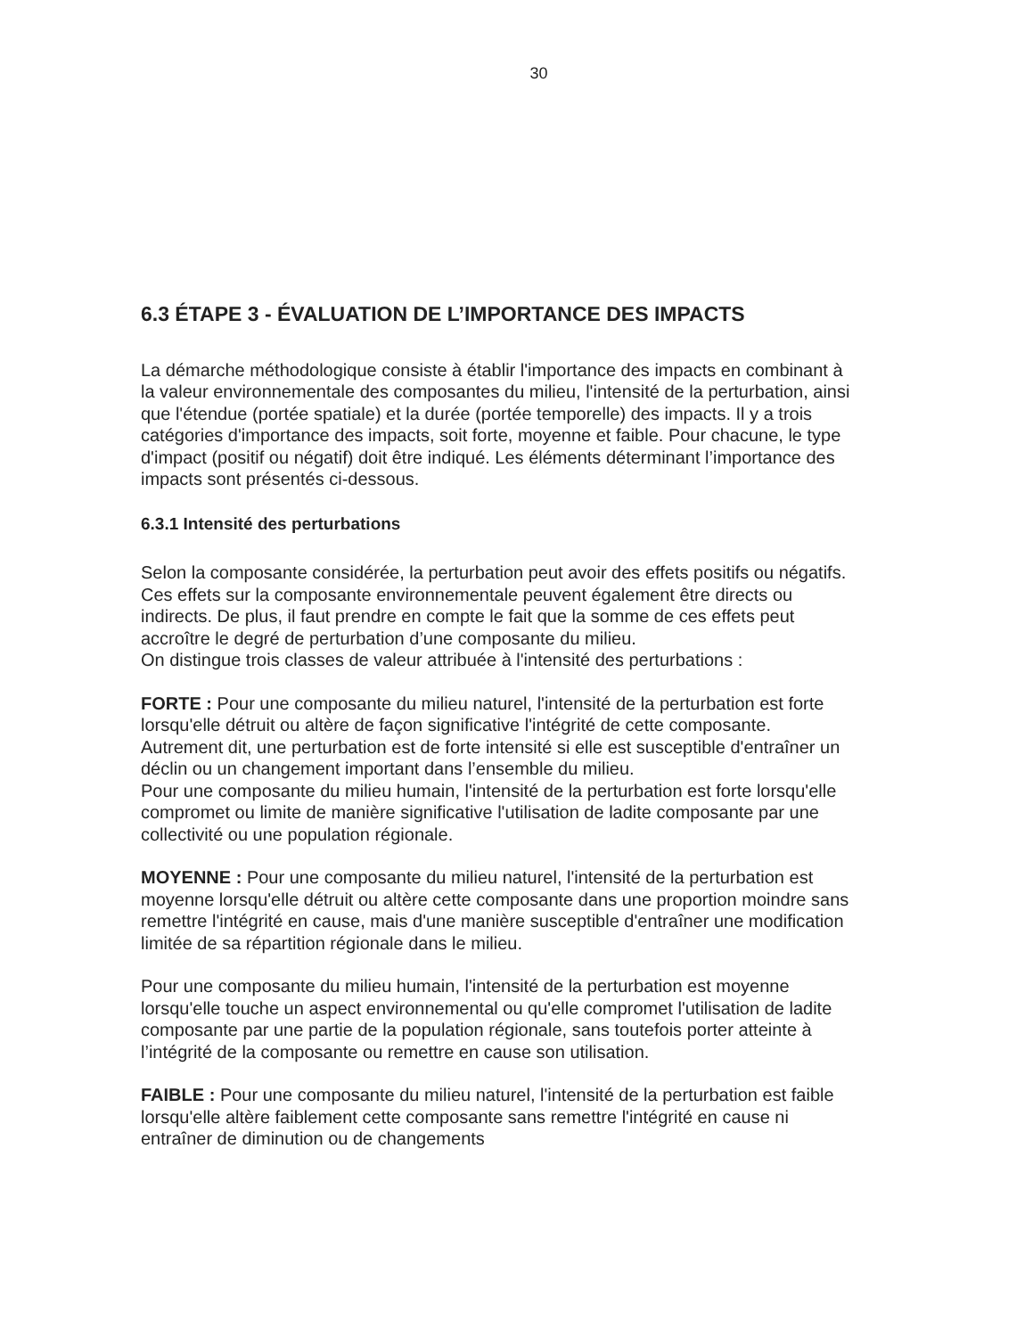30
6.3 ÉTAPE 3 - ÉVALUATION DE L’IMPORTANCE DES IMPACTS
La démarche méthodologique consiste à établir l'importance des impacts en combinant à la valeur environnementale des composantes du milieu, l'intensité de la perturbation, ainsi que l'étendue (portée spatiale) et la durée (portée temporelle) des impacts. Il y a trois catégories d'importance des impacts, soit forte, moyenne et faible. Pour chacune, le type d'impact (positif ou négatif) doit être indiqué. Les éléments déterminant l’importance des impacts sont présentés ci-dessous.
6.3.1 Intensité des perturbations
Selon la composante considérée, la perturbation peut avoir des effets positifs ou négatifs. Ces effets sur la composante environnementale peuvent également être directs ou indirects. De plus, il faut prendre en compte le fait que la somme de ces effets peut accroître le degré de perturbation d’une composante du milieu.
On distingue trois classes de valeur attribuée à l'intensité des perturbations :
FORTE : Pour une composante du milieu naturel, l'intensité de la perturbation est forte lorsqu'elle détruit ou altère de façon significative l'intégrité de cette composante. Autrement dit, une perturbation est de forte intensité si elle est susceptible d'entraîner un déclin ou un changement important dans l’ensemble du milieu.
Pour une composante du milieu humain, l'intensité de la perturbation est forte lorsqu'elle compromet ou limite de manière significative l'utilisation de ladite composante par une collectivité ou une population régionale.
MOYENNE : Pour une composante du milieu naturel, l'intensité de la perturbation est moyenne lorsqu'elle détruit ou altère cette composante dans une proportion moindre sans remettre l'intégrité en cause, mais d'une manière susceptible d'entraîner une modification limitée de sa répartition régionale dans le milieu.
Pour une composante du milieu humain, l'intensité de la perturbation est moyenne lorsqu'elle touche un aspect environnemental ou qu'elle compromet l'utilisation de ladite composante par une partie de la population régionale, sans toutefois porter atteinte à l’intégrité de la composante ou remettre en cause son utilisation.
FAIBLE : Pour une composante du milieu naturel, l'intensité de la perturbation est faible lorsqu'elle altère faiblement cette composante sans remettre l'intégrité en cause ni entraîner de diminution ou de changements